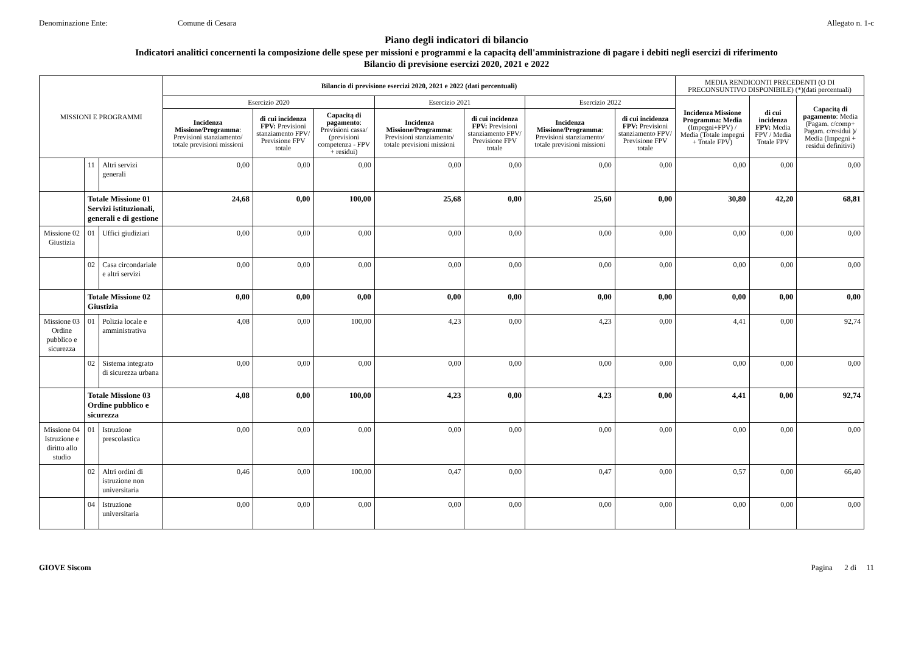Denominazione Ente: Comune di Cesara
Allegato n. 1-c
Piano degli indicatori di bilancio
Indicatori analitici concernenti la composizione delle spese per missioni e programmi e la capacitą dell'amministrazione di pagare i debiti negli esercizi di riferimento
Bilancio di previsione esercizi 2020, 2021 e 2022
| MISSIONI E PROGRAMMI | | | Bilancio di previsione esercizi 2020, 2021 e 2022 (dati percentuali) | | | | | | | MEDIA RENDICONTI PRECEDENTI (O DI PRECONSUNTIVO DISPONIBILE) (*)(dati percentuali) | | |
| --- | --- | --- | --- | --- | --- | --- | --- | --- | --- | --- | --- | --- |
| | | | Esercizio 2020 | | | Esercizio 2021 | | Esercizio 2022 | | Incidenza Missione Programma: Media (Impegni+FPV) / Media (Totale impegni + Totale FPV) | di cui incidenza FPV: Media FPV / Media Totale FPV | Capacitą di pagamento : Media (Pagam. c/comp+ Pagam. c/residui )/ Media (Impegni + residui definitivi) |
| | | | Incidenza Missione/Programma : Previsioni stanziamento/ totale previsioni missioni | di cui incidenza FPV: Previsioni stanziamento FPV/ Previsione FPV totale | Capacitą di pagamento : Previsioni cassa/ (previsioni competenza - FPV + residui) | Incidenza Missione/Programma : Previsioni stanziamento/ totale previsioni missioni | di cui incidenza FPV: Previsioni stanziamento FPV/ Previsione FPV totale | Incidenza Missione/Programma : Previsioni stanziamento/ totale previsioni missioni | di cui incidenza FPV: Previsioni stanziamento FPV/ Previsione FPV totale | | | |
| | 11 | Altri servizi generali | 0,00 | 0,00 | 0,00 | 0,00 | 0,00 | 0,00 | 0,00 | 0,00 | 0,00 | 0,00 |
| | Totale Missione 01 Servizi istituzionali, generali e di gestione | | 24,68 | 0,00 | 100,00 | 25,68 | 0,00 | 25,60 | 0,00 | 30,80 | 42,20 | 68,81 |
| Missione 02 Giustizia | 01 | Uffici giudiziari | 0,00 | 0,00 | 0,00 | 0,00 | 0,00 | 0,00 | 0,00 | 0,00 | 0,00 | 0,00 |
| | 02 | Casa circondariale e altri servizi | 0,00 | 0,00 | 0,00 | 0,00 | 0,00 | 0,00 | 0,00 | 0,00 | 0,00 | 0,00 |
| | Totale Missione 02 Giustizia | | 0,00 | 0,00 | 0,00 | 0,00 | 0,00 | 0,00 | 0,00 | 0,00 | 0,00 | 0,00 |
| Missione 03 Ordine pubblico e sicurezza | 01 | Polizia locale e amministrativa | 4,08 | 0,00 | 100,00 | 4,23 | 0,00 | 4,23 | 0,00 | 4,41 | 0,00 | 92,74 |
| | 02 | Sistema integrato di sicurezza urbana | 0,00 | 0,00 | 0,00 | 0,00 | 0,00 | 0,00 | 0,00 | 0,00 | 0,00 | 0,00 |
| | Totale Missione 03 Ordine pubblico e sicurezza | | 4,08 | 0,00 | 100,00 | 4,23 | 0,00 | 4,23 | 0,00 | 4,41 | 0,00 | 92,74 |
| Missione 04 Istruzione e diritto allo studio | 01 | Istruzione prescolastica | 0,00 | 0,00 | 0,00 | 0,00 | 0,00 | 0,00 | 0,00 | 0,00 | 0,00 | 0,00 |
| | 02 | Altri ordini di istruzione non universitaria | 0,46 | 0,00 | 100,00 | 0,47 | 0,00 | 0,47 | 0,00 | 0,57 | 0,00 | 66,40 |
| | 04 | Istruzione universitaria | 0,00 | 0,00 | 0,00 | 0,00 | 0,00 | 0,00 | 0,00 | 0,00 | 0,00 | 0,00 |
GIOVE Siscom Pagina 2 di 11